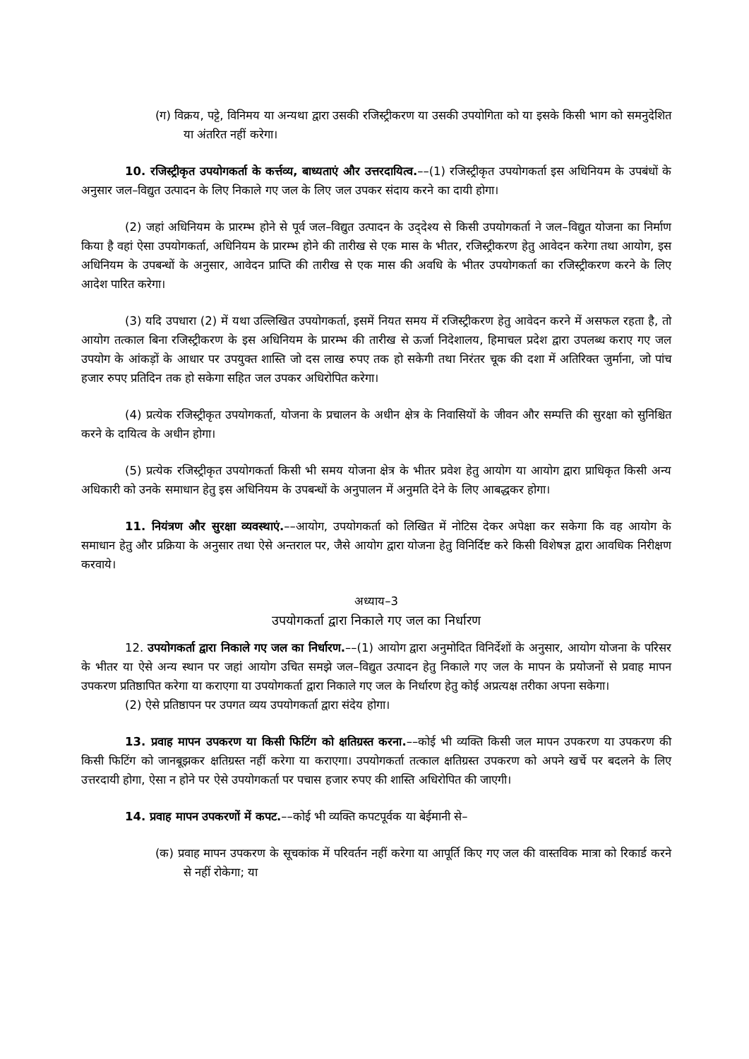(ग) विक्रय, पट्टे, विनिमय या अन्यथा द्वारा उसकी रजिस्ट्रीकरण या उसकी उपयोगिता को या इसके किसी भाग को समनुदेशित या अंतरित नहीं करेगा।
10. रजिस्ट्रीकृत उपयोगकर्ता के कर्त्तव्य, बाध्यताएं और उत्तरदायित्व.––(1) रजिस्ट्रीकृत उपयोगकर्ता इस अधिनियम के उपबंधों के अनुसार जल–विद्युत उत्पादन के लिए निकाले गए जल के लिए जल उपकर संदाय करने का दायी होगा।
(2) जहां अधिनियम के प्रारम्भ होने से पूर्व जल–विद्युत उत्पादन के उद्‌देश्य से किसी उपयोगकर्ता ने जल–विद्युत योजना का निर्माण किया है वहां ऐसा उपयोगकर्ता, अधिनियम के प्रारम्भ होने की तारीख से एक मास के भीतर, रजिस्ट्रीकरण हेतु आवेदन करेगा तथा आयोग, इस अधिनियम के उपबन्धों के अनुसार, आवेदन प्राप्ति की तारीख से एक मास की अवधि के भीतर उपयोगकर्ता का रजिस्ट्रीकरण करने के लिए आदेश पारित करेगा।
(3) यदि उपधारा (2) में यथा उल्लिखित उपयोगकर्ता, इसमें नियत समय में रजिस्ट्रीकरण हेतु आवेदन करने में असफल रहता है, तो आयोग तत्काल बिना रजिस्ट्रीकरण के इस अधिनियम के प्रारम्भ की तारीख से ऊर्जा निदेशालय, हिमाचल प्रदेश द्वारा उपलब्ध कराए गए जल उपयोग के आंकड़ों के आधार पर उपयुक्त शास्ति जो दस लाख रुपए तक हो सकेगी तथा निरंतर चूक की दशा में अतिरिक्त जुर्माना, जो पांच हजार रुपए प्रतिदिन तक हो सकेगा सहित जल उपकर अधिरोपित करेगा।
(4) प्रत्येक रजिस्ट्रीकृत उपयोगकर्ता, योजना के प्रचालन के अधीन क्षेत्र के निवासियों के जीवन और सम्पत्ति की सुरक्षा को सुनिश्चित करने के दायित्व के अधीन होगा।
(5) प्रत्येक रजिस्ट्रीकृत उपयोगकर्ता किसी भी समय योजना क्षेत्र के भीतर प्रवेश हेतु आयोग या आयोग द्वारा प्राधिकृत किसी अन्य अधिकारी को उनके समाधान हेतु इस अधिनियम के उपबन्धों के अनुपालन में अनुमति देने के लिए आबद्धकर होगा।
11. नियंत्रण और सुरक्षा व्यवस्थाएं.––आयोग, उपयोगकर्ता को लिखित में नोटिस देकर अपेक्षा कर सकेगा कि वह आयोग के समाधान हेतु और प्रक्रिया के अनुसार तथा ऐसे अन्तराल पर, जैसे आयोग द्वारा योजना हेतु विनिर्दिष्ट करे किसी विशेषज्ञ द्वारा आवधिक निरीक्षण करवाये।
अध्याय–3
उपयोगकर्ता द्वारा निकाले गए जल का निर्धारण
12. उपयोगकर्ता द्वारा निकाले गए जल का निर्धारण.––(1) आयोग द्वारा अनुमोदित विनिर्देशों के अनुसार, आयोग योजना के परिसर के भीतर या ऐसे अन्य स्थान पर जहां आयोग उचित समझे जल–विद्युत उत्पादन हेतु निकाले गए जल के मापन के प्रयोजनों से प्रवाह मापन उपकरण प्रतिष्ठापित करेगा या कराएगा या उपयोगकर्ता द्वारा निकाले गए जल के निर्धारण हेतु कोई अप्रत्यक्ष तरीका अपना सकेगा।
(2) ऐसे प्रतिष्ठापन पर उपगत व्यय उपयोगकर्ता द्वारा संदेय होगा।
13. प्रवाह मापन उपकरण या किसी फिटिंग को क्षतिग्रस्त करना.––कोई भी व्यक्ति किसी जल मापन उपकरण या उपकरण की किसी फिटिंग को जानबूझकर क्षतिग्रस्त नहीं करेगा या कराएगा। उपयोगकर्ता तत्काल क्षतिग्रस्त उपकरण को अपने खर्चे पर बदलने के लिए उत्तरदायी होगा, ऐसा न होने पर ऐसे उपयोगकर्ता पर पचास हजार रुपए की शास्ति अधिरोपित की जाएगी।
14. प्रवाह मापन उपकरणों में कपट.––कोई भी व्यक्ति कपटपूर्वक या बेईमानी से–
(क) प्रवाह मापन उपकरण के सूचकांक में परिवर्तन नहीं करेगा या आपूर्ति किए गए जल की वास्तविक मात्रा को रिकार्ड करने से नहीं रोकेगा; या